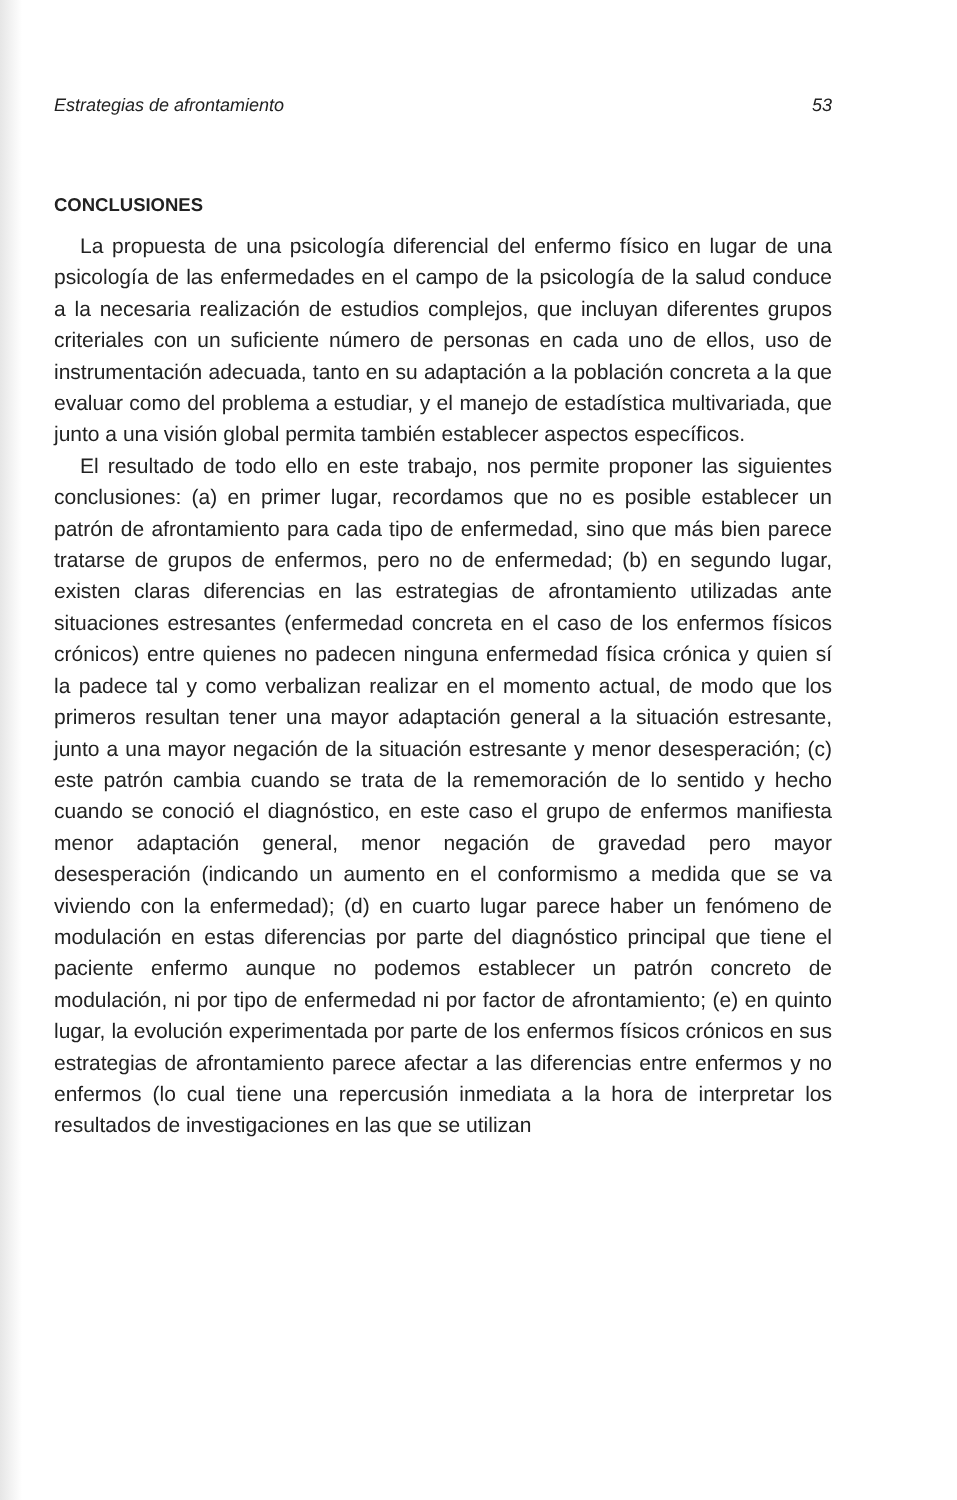Estrategias de afrontamiento 53
CONCLUSIONES
La propuesta de una psicología diferencial del enfermo físico en lugar de una psicología de las enfermedades en el campo de la psicología de la salud conduce a la necesaria realización de estudios complejos, que incluyan diferentes grupos criteriales con un suficiente número de personas en cada uno de ellos, uso de instrumentación adecuada, tanto en su adaptación a la población concreta a la que evaluar como del problema a estudiar, y el manejo de estadística multivariada, que junto a una visión global permita también establecer aspectos específicos.
El resultado de todo ello en este trabajo, nos permite proponer las siguientes conclusiones: (a) en primer lugar, recordamos que no es posible establecer un patrón de afrontamiento para cada tipo de enfermedad, sino que más bien parece tratarse de grupos de enfermos, pero no de enfermedad; (b) en segundo lugar, existen claras diferencias en las estrategias de afrontamiento utilizadas ante situaciones estresantes (enfermedad concreta en el caso de los enfermos físicos crónicos) entre quienes no padecen ninguna enfermedad física crónica y quien sí la padece tal y como verbalizan realizar en el momento actual, de modo que los primeros resultan tener una mayor adaptación general a la situación estresante, junto a una mayor negación de la situación estresante y menor desesperación; (c) este patrón cambia cuando se trata de la rememoración de lo sentido y hecho cuando se conoció el diagnóstico, en este caso el grupo de enfermos manifiesta menor adaptación general, menor negación de gravedad pero mayor desesperación (indicando un aumento en el conformismo a medida que se va viviendo con la enfermedad); (d) en cuarto lugar parece haber un fenómeno de modulación en estas diferencias por parte del diagnóstico principal que tiene el paciente enfermo aunque no podemos establecer un patrón concreto de modulación, ni por tipo de enfermedad ni por factor de afrontamiento; (e) en quinto lugar, la evolución experimentada por parte de los enfermos físicos crónicos en sus estrategias de afrontamiento parece afectar a las diferencias entre enfermos y no enfermos (lo cual tiene una repercusión inmediata a la hora de interpretar los resultados de investigaciones en las que se utilizan